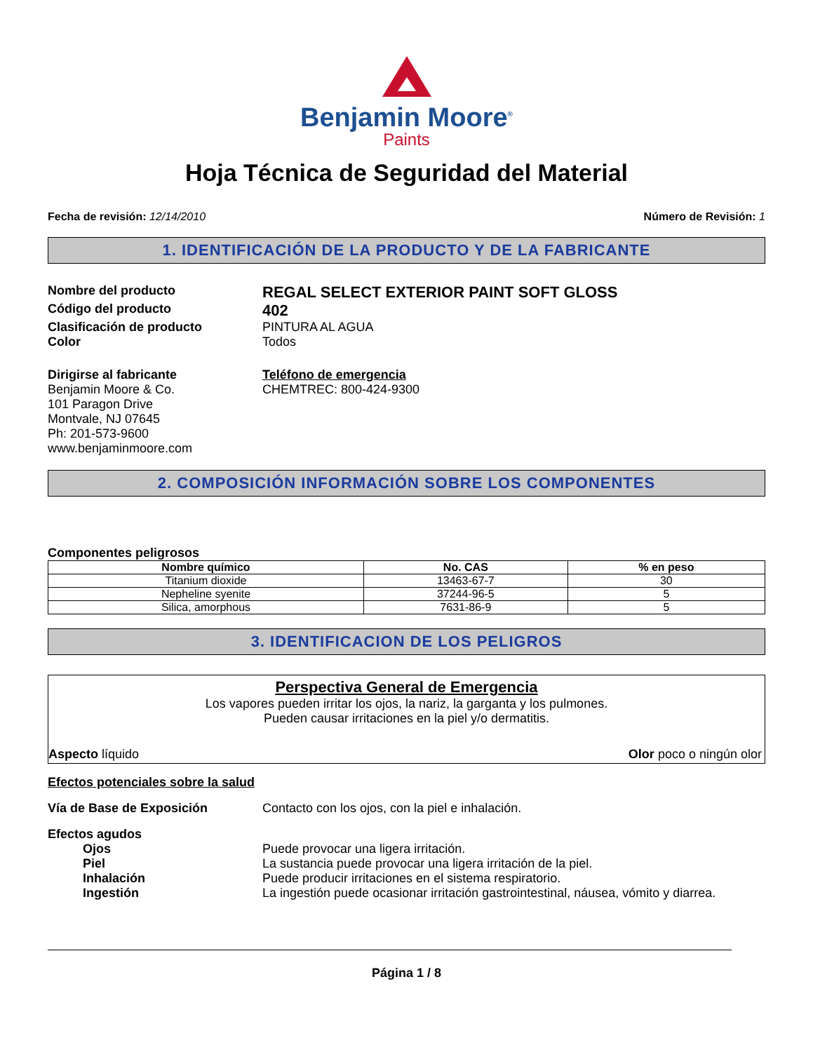Benjamin Moore<sup>®</sup>
Paints
Hoja Técnica de Seguridad del Material
Fecha de revisión: 12/14/2010 Número de Revisión: 1
1. IDENTIFICACIÓN DE LA PRODUCTO Y DE LA FABRICANTE
Nombre del producto
REGAL SELECT EXTERIOR PAINT SOFT GLOSS
Código del producto
402
Clasificación de producto PINTURA AL AGUA
Color Todos
Dirigirse al fabricante
Benjamin Moore & Co.
101 Paragon Drive
Montvale, NJ 07645
Ph: 201-573-9600
www.benjaminmoore.com
Teléfono de emergencia
CHEMTREC: 800-424-9300
2. COMPOSICIÓN INFORMACIÓN SOBRE LOS COMPONENTES
Componentes peligrosos
| Nombre químico | No. CAS | % en peso |
| --- | --- | --- |
| Titanium dioxide | 13463-67-7 | 30 |
| Nepheline syenite | 37244-96-5 | 5 |
| Silica, amorphous | 7631-86-9 | 5 |
3. IDENTIFICACION DE LOS PELIGROS
Perspectiva General de Emergencia
Los vapores pueden irritar los ojos, la nariz, la garganta y los pulmones.
Pueden causar irritaciones en la piel y/o dermatitis.
Aspecto líquido Olor poco o ningún olor
Efectos potenciales sobre la salud
Vía de Base de Exposición Contacto con los ojos, con la piel e inhalación.
Efectos agudos
Ojos Puede provocar una ligera irritación.
Piel La sustancia puede provocar una ligera irritación de la piel.
Inhalación Puede producir irritaciones en el sistema respiratorio.
Ingestión La ingestión puede ocasionar irritación gastrointestinal, náusea, vómito y diarrea.
Página 1 / 8